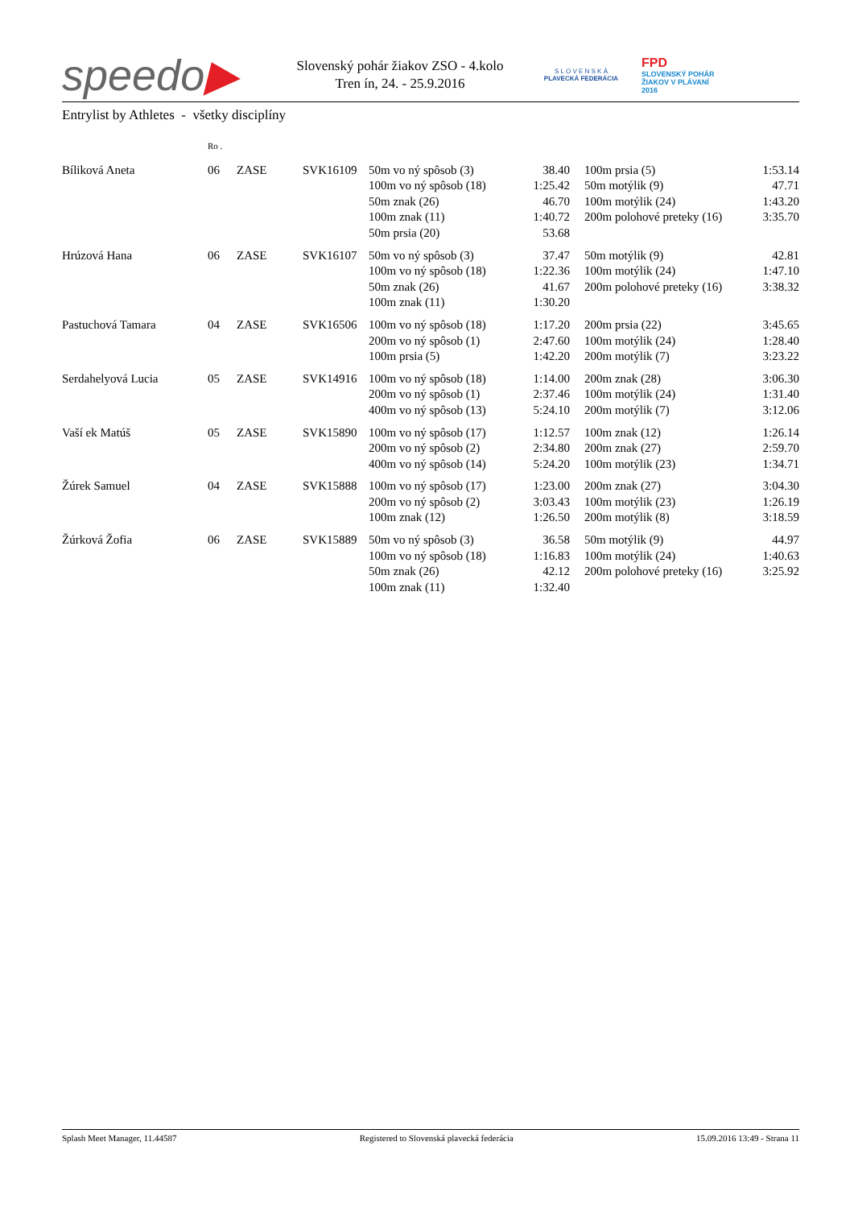speedo▶
Slovenský pohár žiakov ZSO - 4.kolo
Tren ín, 24. - 25.9.2016
S L O V E N S K Á
PLAVECKÁ FEDERÁCIA
FPD
SLOVENSKÝ POHÁR
ŽIAKOV V PLÁVANÍ
2016
Entrylist by Athletes - všetky disciplíny
| | Ro . | | | | | | | |
| Bíliková Aneta | 06 | ZASE | SVK16109 | 50m vo ný spôsob (3) | 38.40 | | 100m prsia (5) | 1:53.14 |
| | | | | 100m vo ný spôsob (18) | 1:25.42 | | 50m motýlik (9) | 47.71 |
| | | | | 50m znak (26) | 46.70 | | 100m motýlik (24) | 1:43.20 |
| | | | | 100m znak (11) | 1:40.72 | | 200m polohové preteky (16) | 3:35.70 |
| | | | | 50m prsia (20) | 53.68 | | | |
| Hrúzová Hana | 06 | ZASE | SVK16107 | 50m vo ný spôsob (3) | 37.47 | | 50m motýlik (9) | 42.81 |
| | | | | 100m vo ný spôsob (18) | 1:22.36 | | 100m motýlik (24) | 1:47.10 |
| | | | | 50m znak (26) | 41.67 | | 200m polohové preteky (16) | 3:38.32 |
| | | | | 100m znak (11) | 1:30.20 | | | |
| Pastuchová Tamara | 04 | ZASE | SVK16506 | 100m vo ný spôsob (18) | 1:17.20 | | 200m prsia (22) | 3:45.65 |
| | | | | 200m vo ný spôsob (1) | 2:47.60 | | 100m motýlik (24) | 1:28.40 |
| | | | | 100m prsia (5) | 1:42.20 | | 200m motýlik (7) | 3:23.22 |
| Serdahelyová Lucia | 05 | ZASE | SVK14916 | 100m vo ný spôsob (18) | 1:14.00 | | 200m znak (28) | 3:06.30 |
| | | | | 200m vo ný spôsob (1) | 2:37.46 | | 100m motýlik (24) | 1:31.40 |
| | | | | 400m vo ný spôsob (13) | 5:24.10 | | 200m motýlik (7) | 3:12.06 |
| Vaší ek Matúš | 05 | ZASE | SVK15890 | 100m vo ný spôsob (17) | 1:12.57 | | 100m znak (12) | 1:26.14 |
| | | | | 200m vo ný spôsob (2) | 2:34.80 | | 200m znak (27) | 2:59.70 |
| | | | | 400m vo ný spôsob (14) | 5:24.20 | | 100m motýlik (23) | 1:34.71 |
| Žúrek Samuel | 04 | ZASE | SVK15888 | 100m vo ný spôsob (17) | 1:23.00 | | 200m znak (27) | 3:04.30 |
| | | | | 200m vo ný spôsob (2) | 3:03.43 | | 100m motýlik (23) | 1:26.19 |
| | | | | 100m znak (12) | 1:26.50 | | 200m motýlik (8) | 3:18.59 |
| Žúrková Žofia | 06 | ZASE | SVK15889 | 50m vo ný spôsob (3) | 36.58 | | 50m motýlik (9) | 44.97 |
| | | | | 100m vo ný spôsob (18) | 1:16.83 | | 100m motýlik (24) | 1:40.63 |
| | | | | 50m znak (26) | 42.12 | | 200m polohové preteky (16) | 3:25.92 |
| | | | | 100m znak (11) | 1:32.40 | | | |
Splash Meet Manager, 11.44587 Registered to Slovenská plavecká federácia 15.09.2016 13:49 - Strana 11